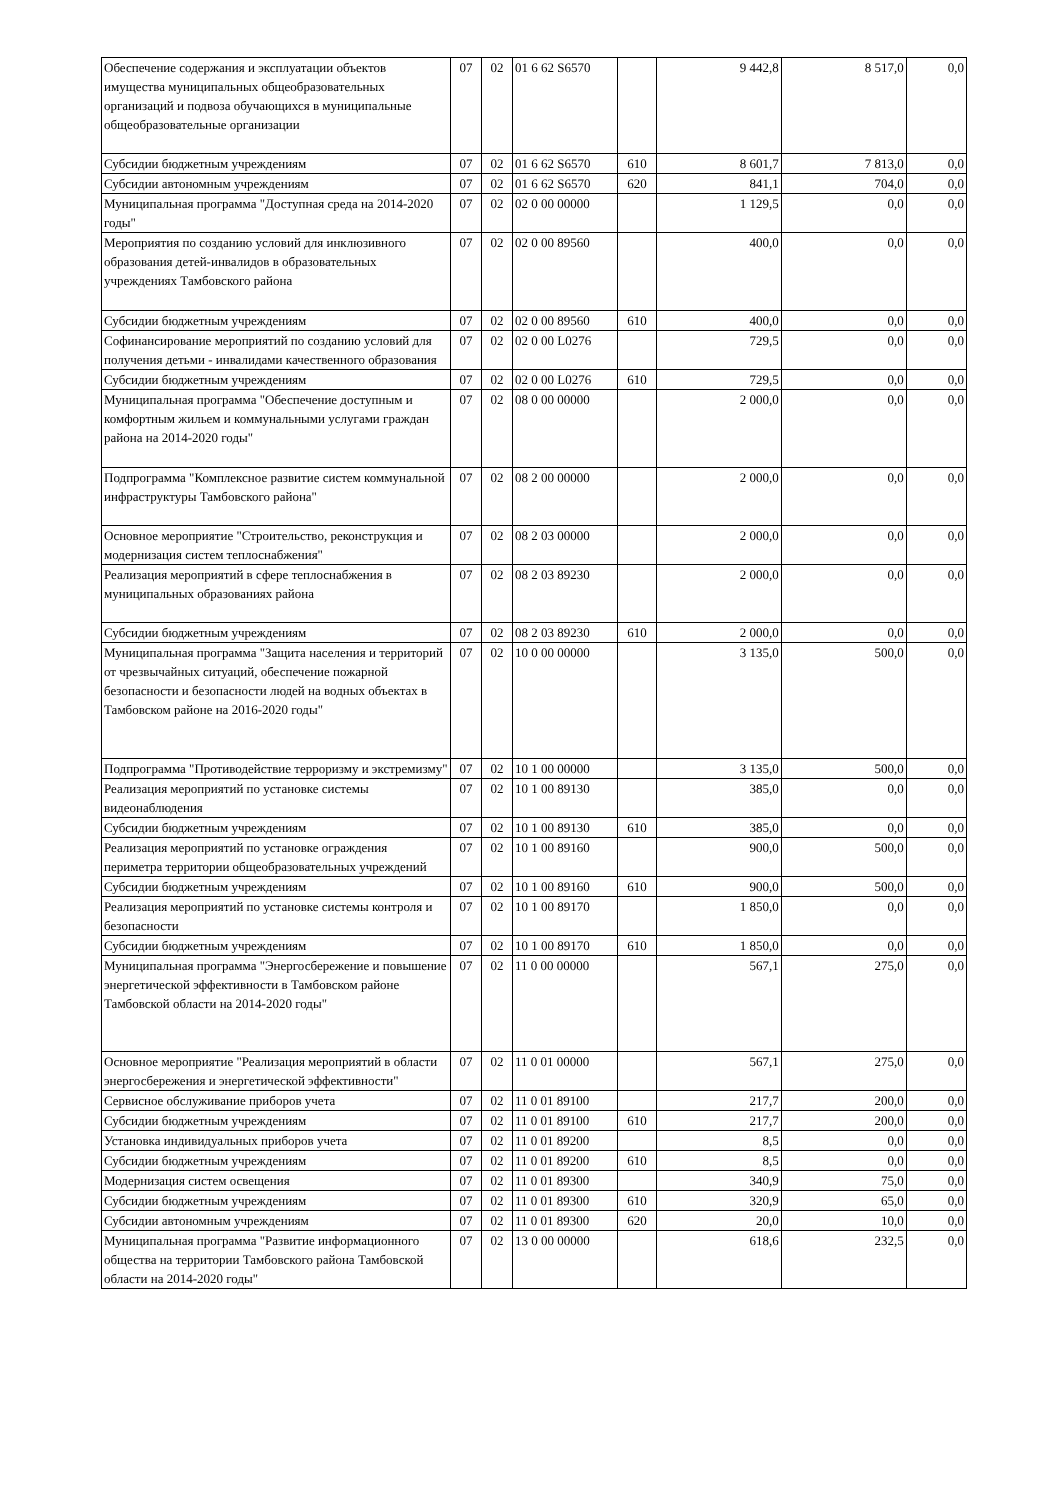| Обеспечение содержания и эксплуатации объектов имущества муниципальных общеобразовательных организаций и подвоза обучающихся в муниципальные общеобразовательные организации | 07 | 02 | 01 6 62 S6570 | | 9 442,8 | 8 517,0 | 0,0 |
| Субсидии бюджетным учреждениям | 07 | 02 | 01 6 62 S6570 | 610 | 8 601,7 | 7 813,0 | 0,0 |
| Субсидии автономным учреждениям | 07 | 02 | 01 6 62 S6570 | 620 | 841,1 | 704,0 | 0,0 |
| Муниципальная программа "Доступная среда на 2014-2020 годы" | 07 | 02 | 02 0 00 00000 | | 1 129,5 | 0,0 | 0,0 |
| Мероприятия по созданию условий для инклюзивного образования детей-инвалидов в образовательных учреждениях Тамбовского района | 07 | 02 | 02 0 00 89560 | | 400,0 | 0,0 | 0,0 |
| Субсидии бюджетным учреждениям | 07 | 02 | 02 0 00 89560 | 610 | 400,0 | 0,0 | 0,0 |
| Софинансирование мероприятий по созданию условий для получения детьми - инвалидами качественного образования | 07 | 02 | 02 0 00 L0276 | | 729,5 | 0,0 | 0,0 |
| Субсидии бюджетным учреждениям | 07 | 02 | 02 0 00 L0276 | 610 | 729,5 | 0,0 | 0,0 |
| Муниципальная программа "Обеспечение доступным и комфортным жильем и коммунальными услугами граждан района на 2014-2020 годы" | 07 | 02 | 08 0 00 00000 | | 2 000,0 | 0,0 | 0,0 |
| Подпрограмма "Комплексное развитие систем коммунальной инфраструктуры Тамбовского района" | 07 | 02 | 08 2 00 00000 | | 2 000,0 | 0,0 | 0,0 |
| Основное мероприятие "Строительство, реконструкция и модернизация систем теплоснабжения" | 07 | 02 | 08 2 03 00000 | | 2 000,0 | 0,0 | 0,0 |
| Реализация мероприятий в сфере теплоснабжения в муниципальных образованиях района | 07 | 02 | 08 2 03 89230 | | 2 000,0 | 0,0 | 0,0 |
| Субсидии бюджетным учреждениям | 07 | 02 | 08 2 03 89230 | 610 | 2 000,0 | 0,0 | 0,0 |
| Муниципальная программа "Защита населения и территорий от чрезвычайных ситуаций, обеспечение пожарной безопасности и безопасности людей на водных объектах в Тамбовском районе на 2016-2020 годы" | 07 | 02 | 10 0 00 00000 | | 3 135,0 | 500,0 | 0,0 |
| Подпрограмма "Противодействие терроризму и экстремизму" | 07 | 02 | 10 1 00 00000 | | 3 135,0 | 500,0 | 0,0 |
| Реализация мероприятий по установке системы видеонаблюдения | 07 | 02 | 10 1 00 89130 | | 385,0 | 0,0 | 0,0 |
| Субсидии бюджетным учреждениям | 07 | 02 | 10 1 00 89130 | 610 | 385,0 | 0,0 | 0,0 |
| Реализация мероприятий по установке ограждения периметра территории общеобразовательных учреждений | 07 | 02 | 10 1 00 89160 | | 900,0 | 500,0 | 0,0 |
| Субсидии бюджетным учреждениям | 07 | 02 | 10 1 00 89160 | 610 | 900,0 | 500,0 | 0,0 |
| Реализация мероприятий по установке системы контроля и безопасности | 07 | 02 | 10 1 00 89170 | | 1 850,0 | 0,0 | 0,0 |
| Субсидии бюджетным учреждениям | 07 | 02 | 10 1 00 89170 | 610 | 1 850,0 | 0,0 | 0,0 |
| Муниципальная программа "Энергосбережение и повышение энергетической эффективности в Тамбовском районе Тамбовской области на 2014-2020 годы" | 07 | 02 | 11 0 00 00000 | | 567,1 | 275,0 | 0,0 |
| Основное мероприятие "Реализация мероприятий в области энергосбережения и энергетической эффективности" | 07 | 02 | 11 0 01 00000 | | 567,1 | 275,0 | 0,0 |
| Сервисное обслуживание приборов учета | 07 | 02 | 11 0 01 89100 | | 217,7 | 200,0 | 0,0 |
| Субсидии бюджетным учреждениям | 07 | 02 | 11 0 01 89100 | 610 | 217,7 | 200,0 | 0,0 |
| Установка индивидуальных приборов учета | 07 | 02 | 11 0 01 89200 | | 8,5 | 0,0 | 0,0 |
| Субсидии бюджетным учреждениям | 07 | 02 | 11 0 01 89200 | 610 | 8,5 | 0,0 | 0,0 |
| Модернизация систем освещения | 07 | 02 | 11 0 01 89300 | | 340,9 | 75,0 | 0,0 |
| Субсидии бюджетным учреждениям | 07 | 02 | 11 0 01 89300 | 610 | 320,9 | 65,0 | 0,0 |
| Субсидии автономным учреждениям | 07 | 02 | 11 0 01 89300 | 620 | 20,0 | 10,0 | 0,0 |
| Муниципальная программа "Развитие информационного общества на территории Тамбовского района Тамбовской области на 2014-2020 годы" | 07 | 02 | 13 0 00 00000 | | 618,6 | 232,5 | 0,0 |